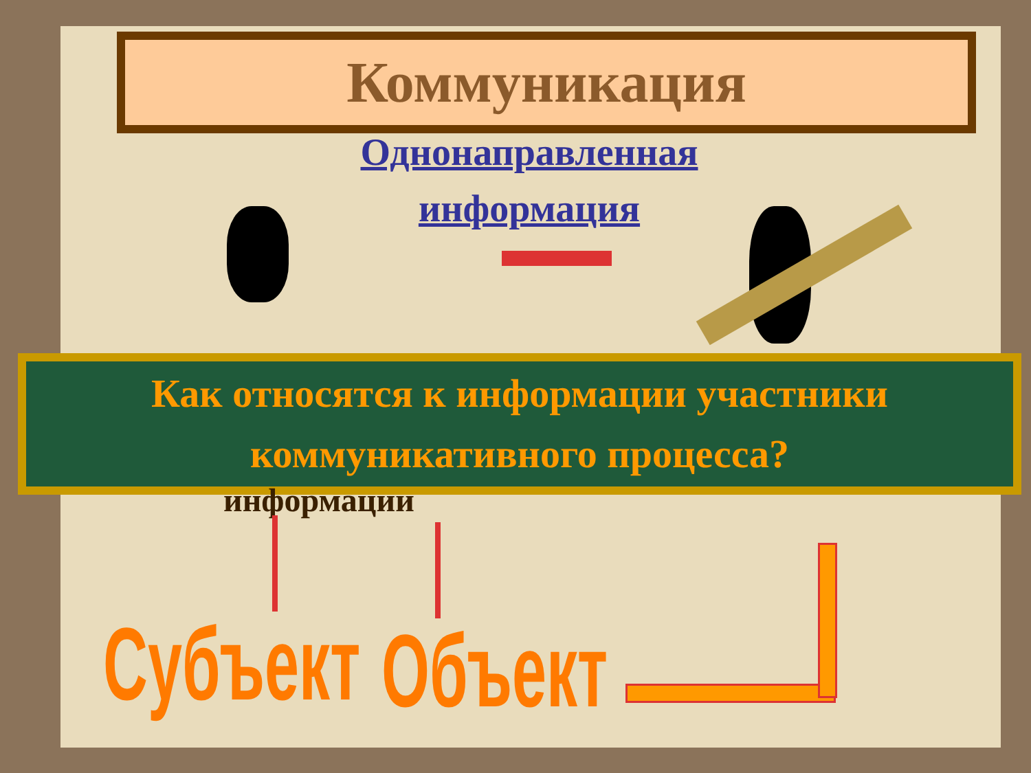Коммуникация
Однонаправленная
информация
Как относятся к информации участники
коммуникативного процесса?
информации
Субъект Объект